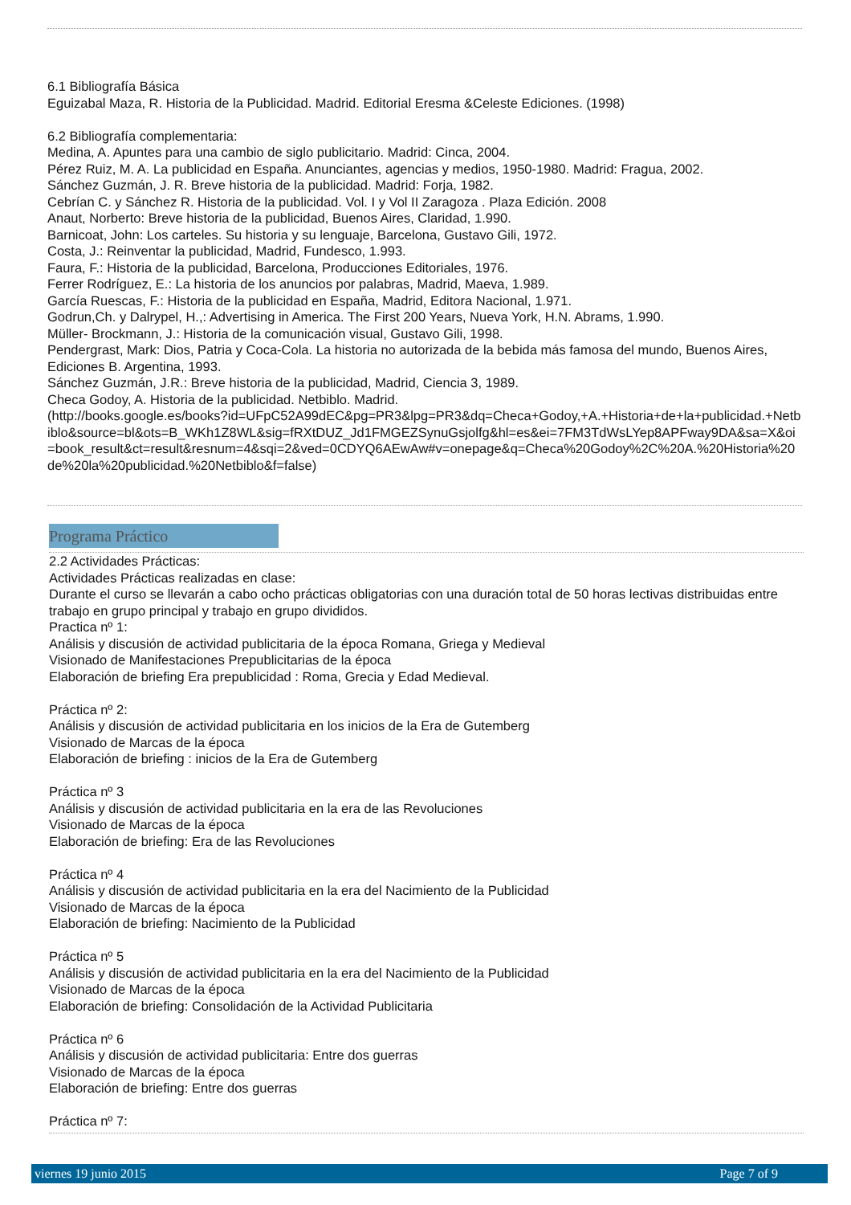6.1 Bibliografía Básica
Eguizabal Maza, R. Historia de la Publicidad. Madrid. Editorial Eresma &Celeste Ediciones. (1998)
6.2 Bibliografía complementaria:
Medina, A. Apuntes para una cambio de siglo publicitario. Madrid: Cinca, 2004.
Pérez Ruiz, M. A. La publicidad en España. Anunciantes, agencias y medios, 1950-1980. Madrid: Fragua, 2002.
Sánchez Guzmán, J. R. Breve historia de la publicidad. Madrid: Forja, 1982.
Cebrían C. y Sánchez R. Historia de la publicidad. Vol. I y Vol II Zaragoza . Plaza Edición. 2008
Anaut, Norberto: Breve historia de la publicidad, Buenos Aires, Claridad, 1.990.
Barnicoat, John: Los carteles. Su historia y su lenguaje, Barcelona, Gustavo Gili, 1972.
Costa, J.: Reinventar la publicidad, Madrid, Fundesco, 1.993.
Faura, F.: Historia de la publicidad, Barcelona, Producciones Editoriales, 1976.
Ferrer Rodríguez, E.: La historia de los anuncios por palabras, Madrid, Maeva, 1.989.
García Ruescas, F.: Historia de la publicidad en España, Madrid, Editora Nacional, 1.971.
Godrun,Ch. y Dalrypel, H.,: Advertising in America. The First 200 Years, Nueva York, H.N. Abrams, 1.990.
Müller- Brockmann, J.: Historia de la comunicación visual, Gustavo Gili, 1998.
Pendergrast, Mark: Dios, Patria y Coca-Cola. La historia no autorizada de la bebida más famosa del mundo, Buenos Aires, Ediciones B. Argentina, 1993.
Sánchez Guzmán, J.R.: Breve historia de la publicidad, Madrid, Ciencia 3, 1989.
Checa Godoy, A. Historia de la publicidad. Netbiblo. Madrid.
(http://books.google.es/books?id=UFpC52A99dEC&pg=PR3&lpg=PR3&dq=Checa+Godoy,+A.+Historia+de+la+publicidad.+Netbiblo&source=bl&ots=B_WKh1Z8WL&sig=fRXtDUZ_Jd1FMGEZSynuGsjolfg&hl=es&ei=7FM3TdWsLYep8APFway9DA&sa=X&oi=book_result&ct=result&resnum=4&sqi=2&ved=0CDYQ6AEwAw#v=onepage&q=Checa%20Godoy%2C%20A.%20Historia%20de%20la%20publicidad.%20Netbiblo&f=false)
Programa Práctico
2.2 Actividades Prácticas:
Actividades Prácticas realizadas en clase:
Durante el curso se llevarán a cabo ocho prácticas obligatorias con una duración total de 50 horas lectivas distribuidas entre trabajo en grupo principal y trabajo en grupo divididos.
Practica nº 1:
Análisis y discusión de actividad publicitaria de la época Romana, Griega y Medieval
Visionado de Manifestaciones Prepublicitarias de la época
Elaboración de briefing Era prepublicidad : Roma, Grecia y Edad Medieval.
Práctica nº 2:
Análisis y discusión de actividad publicitaria en los inicios de la Era de Gutemberg
Visionado de Marcas de la época
Elaboración de briefing : inicios de la Era de Gutemberg
Práctica nº 3
Análisis y discusión de actividad publicitaria en la era de las Revoluciones
Visionado de Marcas de la época
Elaboración de briefing: Era de las Revoluciones
Práctica nº 4
Análisis y discusión de actividad publicitaria en la era del Nacimiento de la Publicidad
Visionado de Marcas de la época
Elaboración de briefing: Nacimiento de la Publicidad
Práctica nº 5
Análisis y discusión de actividad publicitaria en la era del Nacimiento de la Publicidad
Visionado de Marcas de la época
Elaboración de briefing: Consolidación de la Actividad Publicitaria
Práctica nº 6
Análisis y discusión de actividad publicitaria: Entre dos guerras
Visionado de Marcas de la época
Elaboración de briefing: Entre dos guerras
Práctica nº 7:
viernes 19 junio 2015 Page 7 of 9